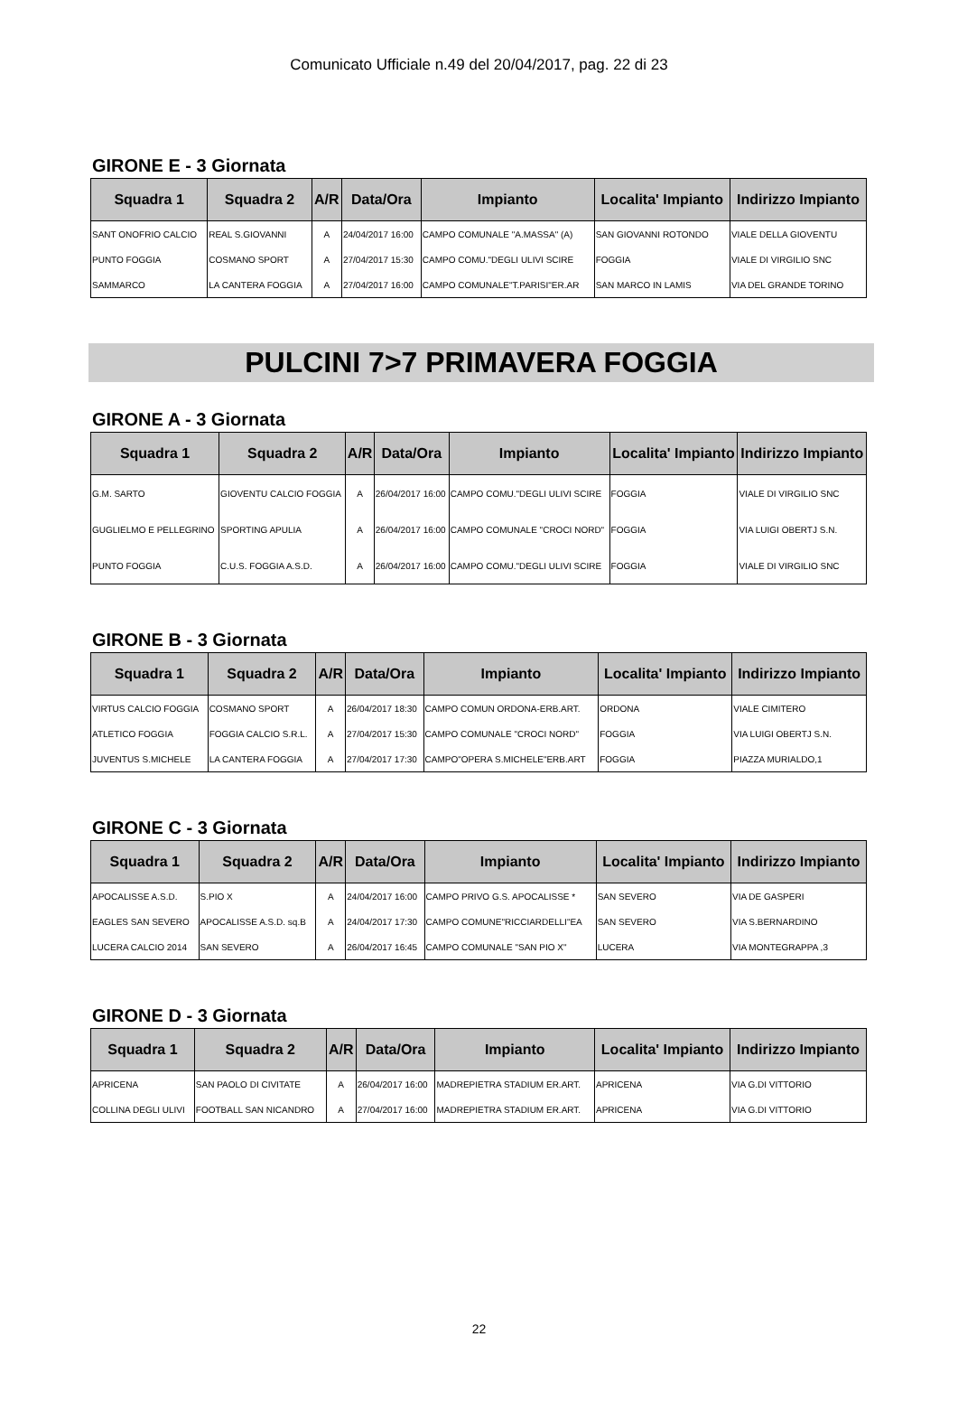Comunicato Ufficiale n.49 del 20/04/2017, pag. 22 di 23
GIRONE E - 3 Giornata
| Squadra 1 | Squadra 2 | A/R | Data/Ora | Impianto | Localita' Impianto | Indirizzo Impianto |
| --- | --- | --- | --- | --- | --- | --- |
| SANT ONOFRIO CALCIO | REAL S.GIOVANNI | A | 24/04/2017 16:00 | CAMPO COMUNALE "A.MASSA" (A) | SAN GIOVANNI ROTONDO | VIALE DELLA GIOVENTU |
| PUNTO FOGGIA | COSMANO SPORT | A | 27/04/2017 15:30 | CAMPO COMU."DEGLI ULIVI SCIRE | FOGGIA | VIALE DI VIRGILIO SNC |
| SAMMARCO | LA CANTERA FOGGIA | A | 27/04/2017 16:00 | CAMPO COMUNALE"T.PARISI"ER.AR | SAN MARCO IN LAMIS | VIA DEL GRANDE TORINO |
PULCINI 7>7 PRIMAVERA FOGGIA
GIRONE A - 3 Giornata
| Squadra 1 | Squadra 2 | A/R | Data/Ora | Impianto | Localita' Impianto | Indirizzo Impianto |
| --- | --- | --- | --- | --- | --- | --- |
| G.M. SARTO | GIOVENTU CALCIO FOGGIA | A | 26/04/2017 16:00 | CAMPO COMU."DEGLI ULIVI SCIRE | FOGGIA | VIALE DI VIRGILIO SNC |
| GUGLIELMO E PELLEGRINO | SPORTING APULIA | A | 26/04/2017 16:00 | CAMPO COMUNALE "CROCI NORD" | FOGGIA | VIA LUIGI OBERTJ S.N. |
| PUNTO FOGGIA | C.U.S. FOGGIA A.S.D. | A | 26/04/2017 16:00 | CAMPO COMU."DEGLI ULIVI SCIRE | FOGGIA | VIALE DI VIRGILIO SNC |
GIRONE B - 3 Giornata
| Squadra 1 | Squadra 2 | A/R | Data/Ora | Impianto | Localita' Impianto | Indirizzo Impianto |
| --- | --- | --- | --- | --- | --- | --- |
| VIRTUS CALCIO FOGGIA | COSMANO SPORT | A | 26/04/2017 18:30 | CAMPO COMUN ORDONA-ERB.ART. | ORDONA | VIALE CIMITERO |
| ATLETICO FOGGIA | FOGGIA CALCIO S.R.L. | A | 27/04/2017 15:30 | CAMPO COMUNALE "CROCI NORD" | FOGGIA | VIA LUIGI OBERTJ S.N. |
| JUVENTUS S.MICHELE | LA CANTERA FOGGIA | A | 27/04/2017 17:30 | CAMPO"OPERA S.MICHELE"ERB.ART | FOGGIA | PIAZZA MURIALDO,1 |
GIRONE C - 3 Giornata
| Squadra 1 | Squadra 2 | A/R | Data/Ora | Impianto | Localita' Impianto | Indirizzo Impianto |
| --- | --- | --- | --- | --- | --- | --- |
| APOCALISSE A.S.D. | S.PIO X | A | 24/04/2017 16:00 | CAMPO PRIVO G.S. APOCALISSE * | SAN SEVERO | VIA DE GASPERI |
| EAGLES SAN SEVERO | APOCALISSE A.S.D. sq.B | A | 24/04/2017 17:30 | CAMPO COMUNE"RICCIARDELLI"EA | SAN SEVERO | VIA S.BERNARDINO |
| LUCERA CALCIO 2014 | SAN SEVERO | A | 26/04/2017 16:45 | CAMPO COMUNALE "SAN PIO X" | LUCERA | VIA MONTEGRAPPA ,3 |
GIRONE D - 3 Giornata
| Squadra 1 | Squadra 2 | A/R | Data/Ora | Impianto | Localita' Impianto | Indirizzo Impianto |
| --- | --- | --- | --- | --- | --- | --- |
| APRICENA | SAN PAOLO DI CIVITATE | A | 26/04/2017 16:00 | MADREPIETRA STADIUM ER.ART. | APRICENA | VIA G.DI VITTORIO |
| COLLINA DEGLI ULIVI | FOOTBALL SAN NICANDRO | A | 27/04/2017 16:00 | MADREPIETRA STADIUM ER.ART. | APRICENA | VIA G.DI VITTORIO |
22